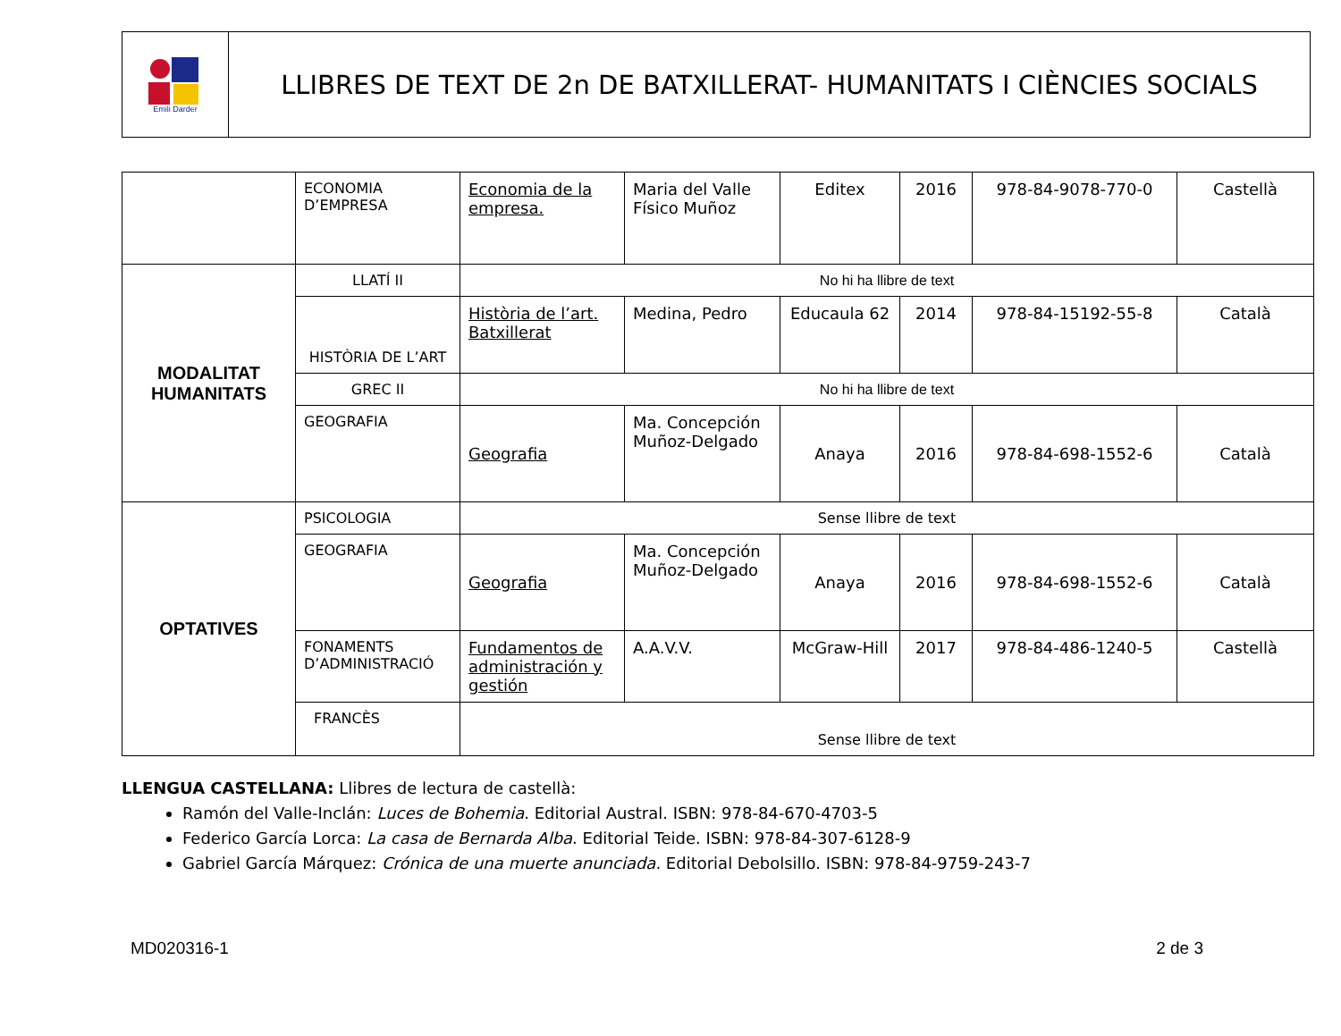Emili Darder
LLIBRES DE TEXT DE 2n DE BATXILLERAT- HUMANITATS I CIÈNCIES SOCIALS
| | ECONOMIA D’EMPRESA | Economia de la empresa. | Maria del Valle Físico Muñoz | Editex | 2016 | 978-84-9078-770-0 | Castellà |
| MODALITAT HUMANITATS | LLATÍ II | No hi ha llibre de text | | | | | |
| | HISTÒRIA DE L’ART | Història de l’art. Batxillerat | Medina, Pedro | Educaula 62 | 2014 | 978-84-15192-55-8 | Català |
| | GREC II | No hi ha llibre de text | | | | | |
| | GEOGRAFIA | Geografia | Ma. Concepción Muñoz-Delgado | Anaya | 2016 | 978-84-698-1552-6 | Català |
| OPTATIVES | PSICOLOGIA | Sense llibre de text | | | | | |
| | GEOGRAFIA | Geografia | Ma. Concepción Muñoz-Delgado | Anaya | 2016 | 978-84-698-1552-6 | Català |
| | FONAMENTS D’ADMINISTRACIÓ | Fundamentos de administración y gestión | A.A.V.V. | McGraw-Hill | 2017 | 978-84-486-1240-5 | Castellà |
| | FRANCÈS | Sense llibre de text | | | | | |
LLENGUA CASTELLANA: Llibres de lectura de castellà:
Ramón del Valle-Inclán: Luces de Bohemia. Editorial Austral. ISBN: 978-84-670-4703-5
Federico García Lorca: La casa de Bernarda Alba. Editorial Teide. ISBN: 978-84-307-6128-9
Gabriel García Márquez: Crónica de una muerte anunciada. Editorial Debolsillo. ISBN: 978-84-9759-243-7
MD020316-1 2 de 3